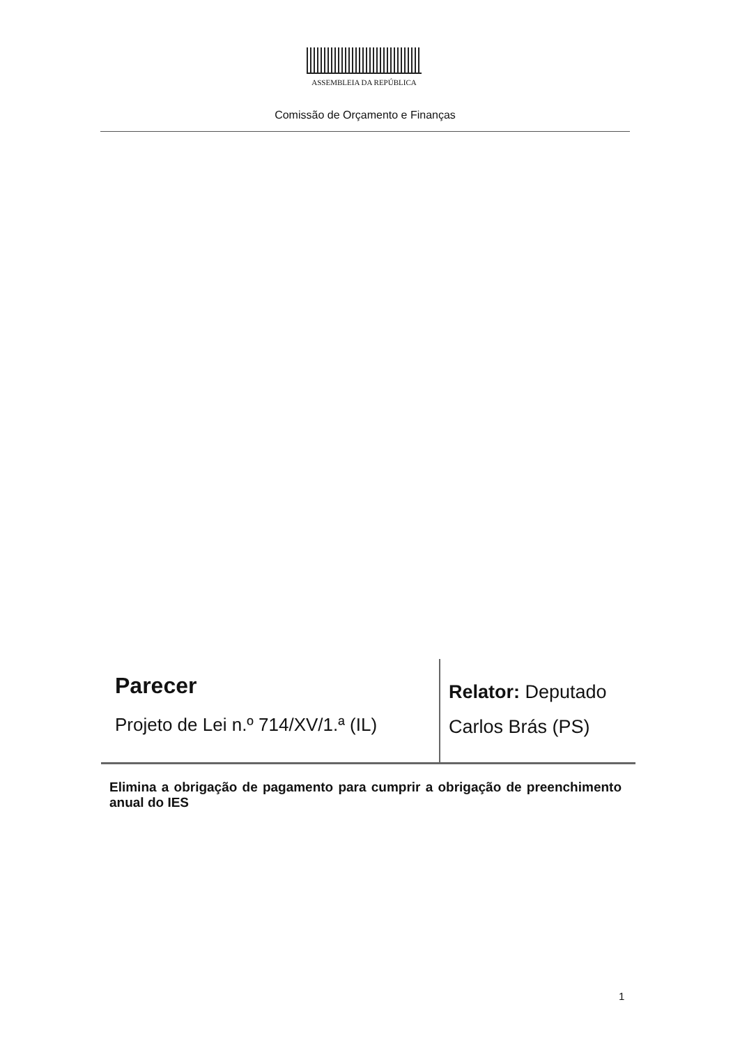ASSEMBLEIA DA REPÚBLICA
Comissão de Orçamento e Finanças
Parecer
Projeto de Lei n.º 714/XV/1.ª (IL)
Relator: Deputado
Carlos Brás (PS)
Elimina a obrigação de pagamento para cumprir a obrigação de preenchimento anual do IES
1